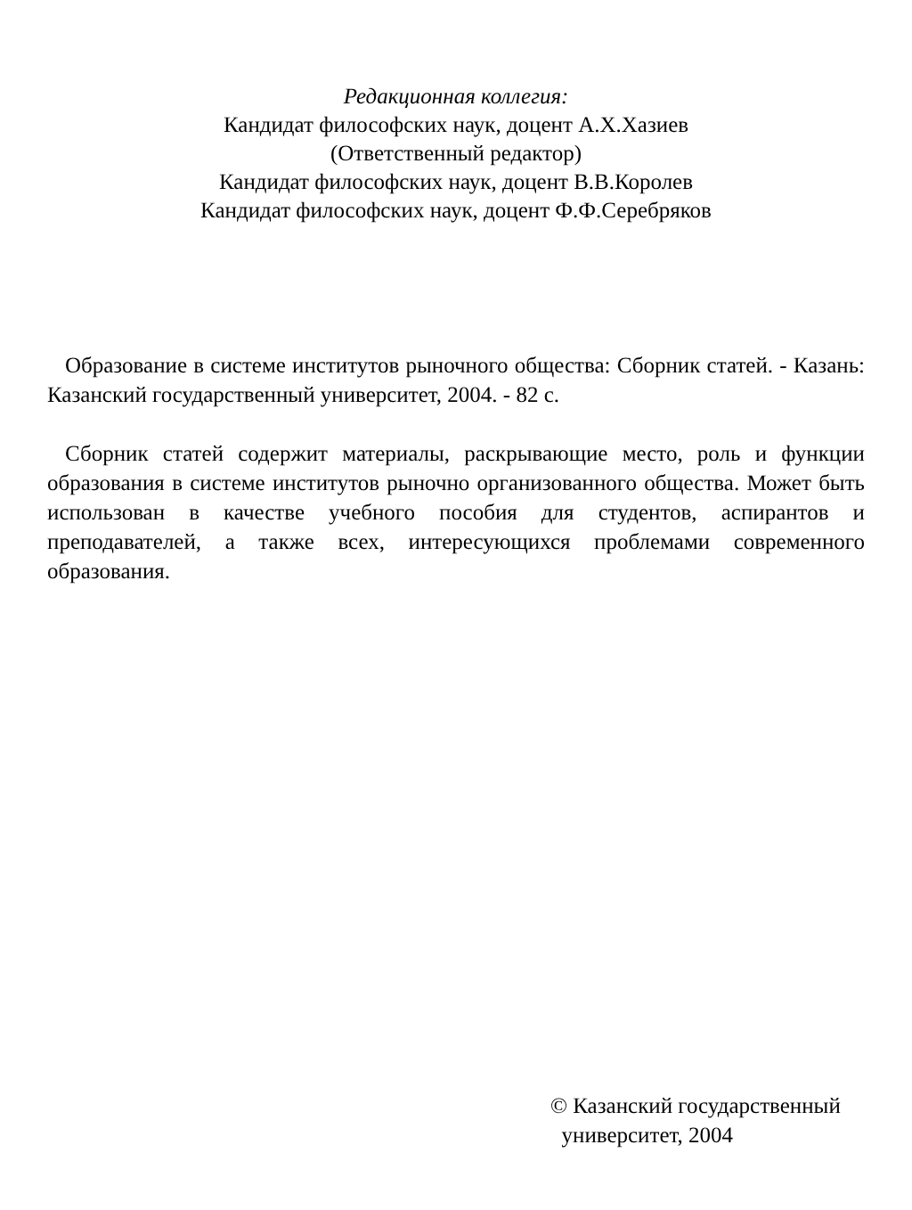Редакционная коллегия:
Кандидат философских наук, доцент А.Х.Хазиев
(Ответственный редактор)
Кандидат философских наук, доцент В.В.Королев
Кандидат философских наук, доцент Ф.Ф.Серебряков
Образование в системе институтов рыночного общества: Сборник статей. - Казань: Казанский государственный университет, 2004. - 82 с.
Сборник статей содержит материалы, раскрывающие место, роль и функции образования в системе институтов рыночно организованного общества. Может быть использован в качестве учебного пособия для студентов, аспирантов и преподавателей, а также всех, интересующихся проблемами современного образования.
© Казанский государственный
университет, 2004